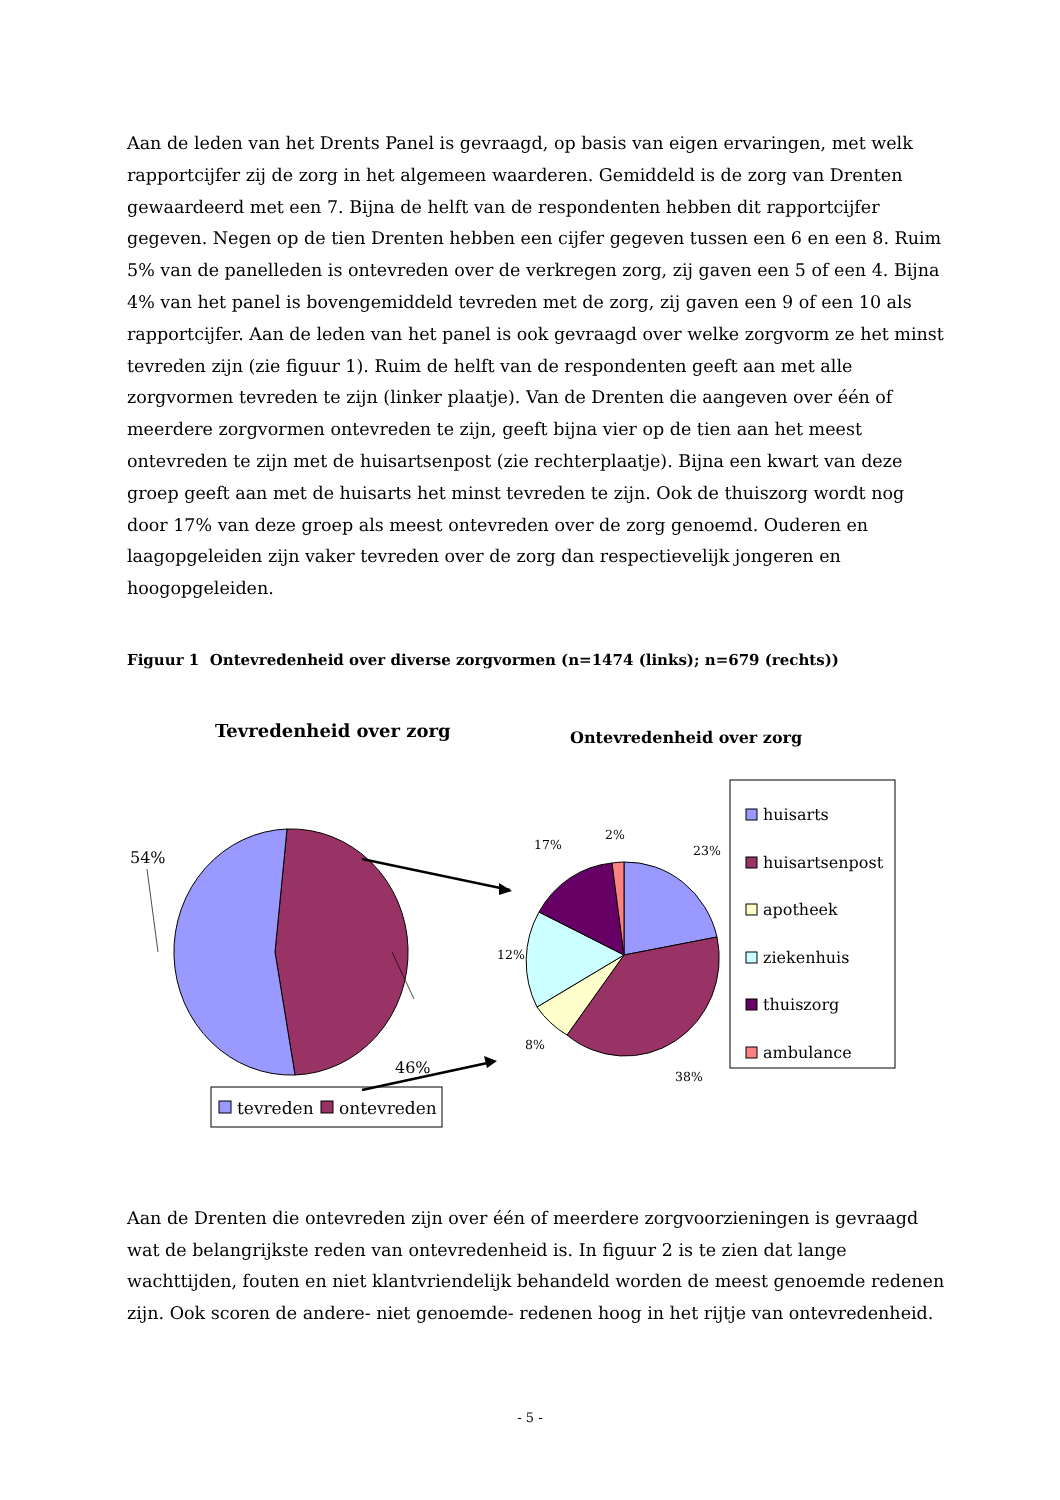Aan de leden van het Drents Panel is gevraagd, op basis van eigen ervaringen, met welk rapportcijfer zij de zorg in het algemeen waarderen. Gemiddeld is de zorg van Drenten gewaardeerd met een 7. Bijna de helft van de respondenten hebben dit rapportcijfer gegeven. Negen op de tien Drenten hebben een cijfer gegeven tussen een 6 en een 8. Ruim 5% van de panelleden is ontevreden over de verkregen zorg, zij gaven een 5 of een 4. Bijna 4% van het panel is bovengemiddeld tevreden met de zorg, zij gaven een 9 of een 10 als rapportcijfer. Aan de leden van het panel is ook gevraagd over welke zorgvorm ze het minst tevreden zijn (zie figuur 1). Ruim de helft van de respondenten geeft aan met alle zorgvormen tevreden te zijn (linker plaatje). Van de Drenten die aangeven over één of meerdere zorgvormen ontevreden te zijn, geeft bijna vier op de tien aan het meest ontevreden te zijn met de huisartsenpost (zie rechterplaatje). Bijna een kwart van deze groep geeft aan met de huisarts het minst tevreden te zijn. Ook de thuiszorg wordt nog door 17% van deze groep als meest ontevreden over de zorg genoemd. Ouderen en laagopgeleiden zijn vaker tevreden over de zorg dan respectievelijk jongeren en hoogopgeleiden.
Figuur 1 Ontevredenheid over diverse zorgvormen (n=1474 (links); n=679 (rechts))
Tevredenheid over zorg
Ontevredenheid over zorg
54%
46%
2%
17%
23%
12%
8%
38%
huisarts
huisartsenpost
apotheek
ziekenhuis
thuiszorg
ambulance
tevreden
ontevreden
Aan de Drenten die ontevreden zijn over één of meerdere zorgvoorzieningen is gevraagd wat de belangrijkste reden van ontevredenheid is. In figuur 2 is te zien dat lange wachttijden, fouten en niet klantvriendelijk behandeld worden de meest genoemde redenen zijn. Ook scoren de andere- niet genoemde- redenen hoog in het rijtje van ontevredenheid.
- 5 -